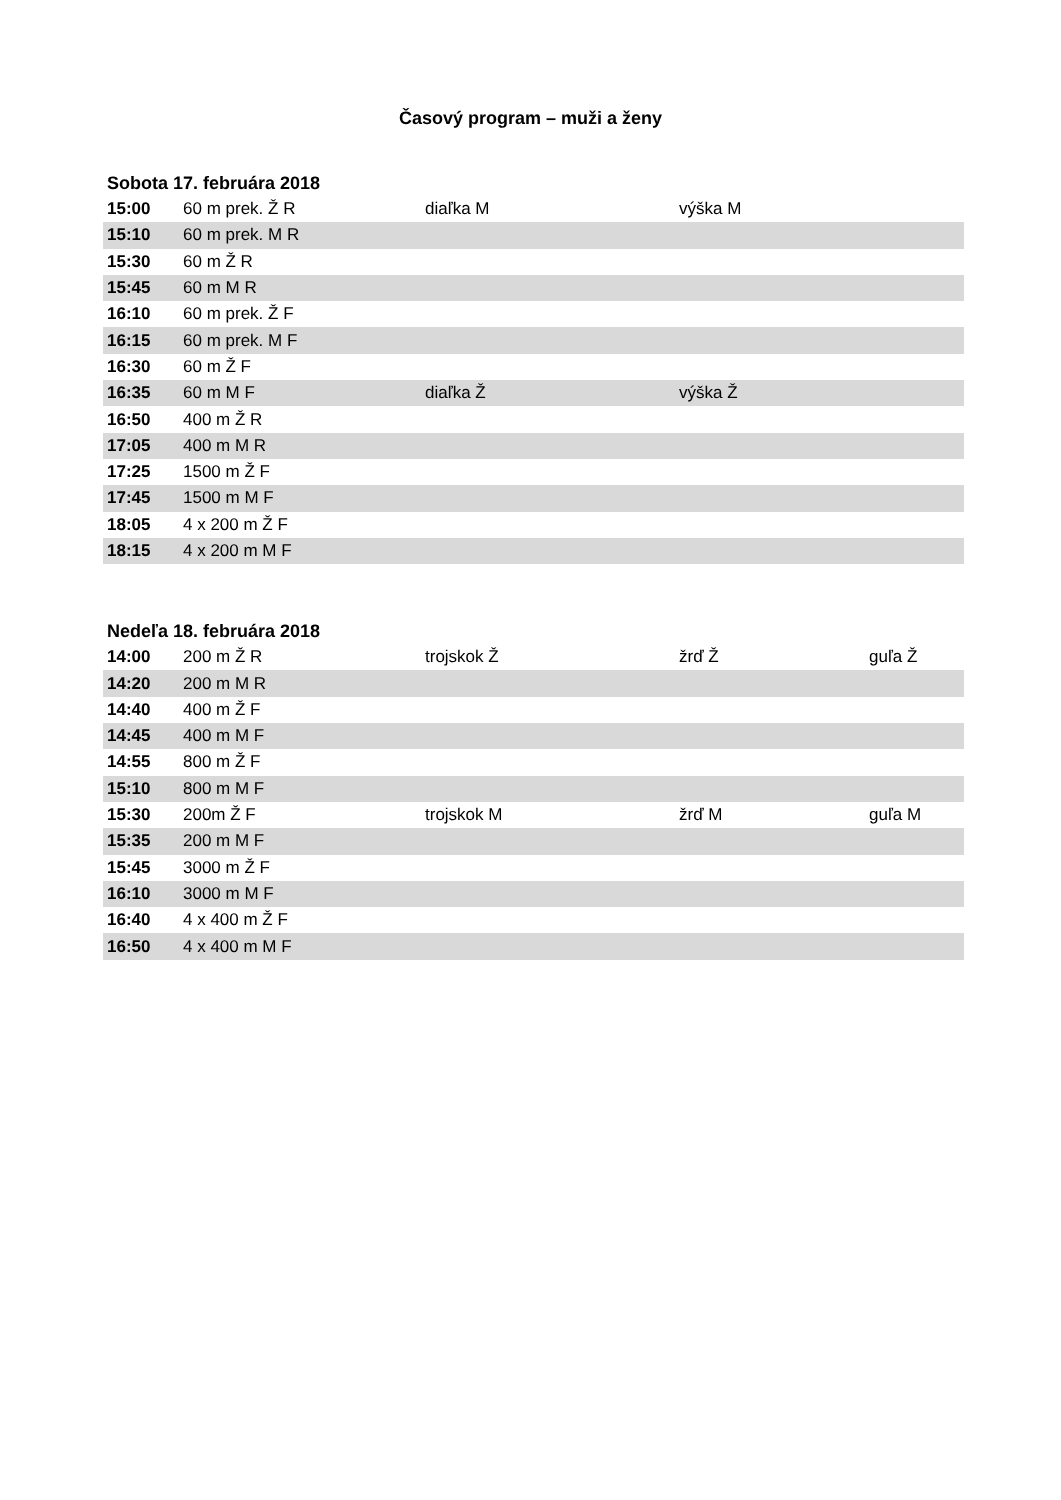Časový program – muži a ženy
Sobota 17. februára 2018
| 15:00 | 60 m prek. Ž R | diaľka M | výška M | |
| 15:10 | 60 m prek. M R | | | |
| 15:30 | 60 m Ž R | | | |
| 15:45 | 60 m M R | | | |
| 16:10 | 60 m prek. Ž F | | | |
| 16:15 | 60 m prek. M F | | | |
| 16:30 | 60 m Ž F | | | |
| 16:35 | 60 m M F | diaľka Ž | výška Ž | |
| 16:50 | 400 m Ž R | | | |
| 17:05 | 400 m M R | | | |
| 17:25 | 1500 m Ž F | | | |
| 17:45 | 1500 m M F | | | |
| 18:05 | 4 x 200 m Ž F | | | |
| 18:15 | 4 x 200 m M F | | | |
Nedeľa 18. februára 2018
| 14:00 | 200 m Ž R | trojskok Ž | žrď Ž | guľa Ž |
| 14:20 | 200 m M R | | | |
| 14:40 | 400 m Ž F | | | |
| 14:45 | 400 m M F | | | |
| 14:55 | 800 m Ž F | | | |
| 15:10 | 800 m M F | | | |
| 15:30 | 200m Ž F | trojskok M | žrď M | guľa M |
| 15:35 | 200 m M F | | | |
| 15:45 | 3000 m Ž F | | | |
| 16:10 | 3000 m M F | | | |
| 16:40 | 4 x 400 m Ž F | | | |
| 16:50 | 4 x 400 m M F | | | |